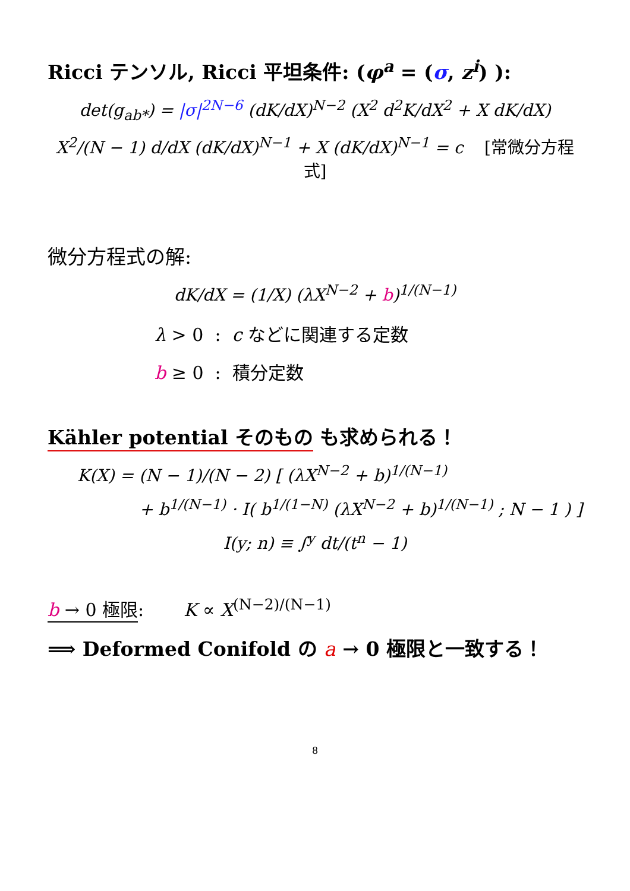Ricci テンソル, Ricci 平坦条件: (φ<sup>a</sup> = (σ, z<sup>i</sup>) ):
det(g<sub>ab*</sub>) = |σ|<sup>2N−6</sup> (dK/dX)<sup>N−2</sup> (X<sup>2</sup> d<sup>2</sup>K/dX<sup>2</sup> + X dK/dX)
X<sup>2</sup>/(N − 1) d/dX (dK/dX)<sup>N−1</sup> + X (dK/dX)<sup>N−1</sup> = c [常微分方程式]
微分方程式の解:
dK/dX = (1/X) (λX<sup>N−2</sup> + b)<sup>1/(N−1)</sup>
λ > 0 : c などに関連する定数
b ≥ 0 : 積分定数
Kähler potential そのもの も求められる！
K(X) = (N − 1)/(N − 2) [ (λX<sup>N−2</sup> + b)<sup>1/(N−1)</sup>
+ b<sup>1/(N−1)</sup> · I( b<sup>1/(1−N)</sup> (λX<sup>N−2</sup> + b)<sup>1/(N−1)</sup> ; N − 1 ) ]
I(y; n) ≡ ∫<sup>y</sup> dt/(t<sup>n</sup> − 1)
b → 0 極限: K ∝ X<sup>(N−2)/(N−1)</sup>
⟹ Deformed Conifold の a → 0 極限と一致する！
8